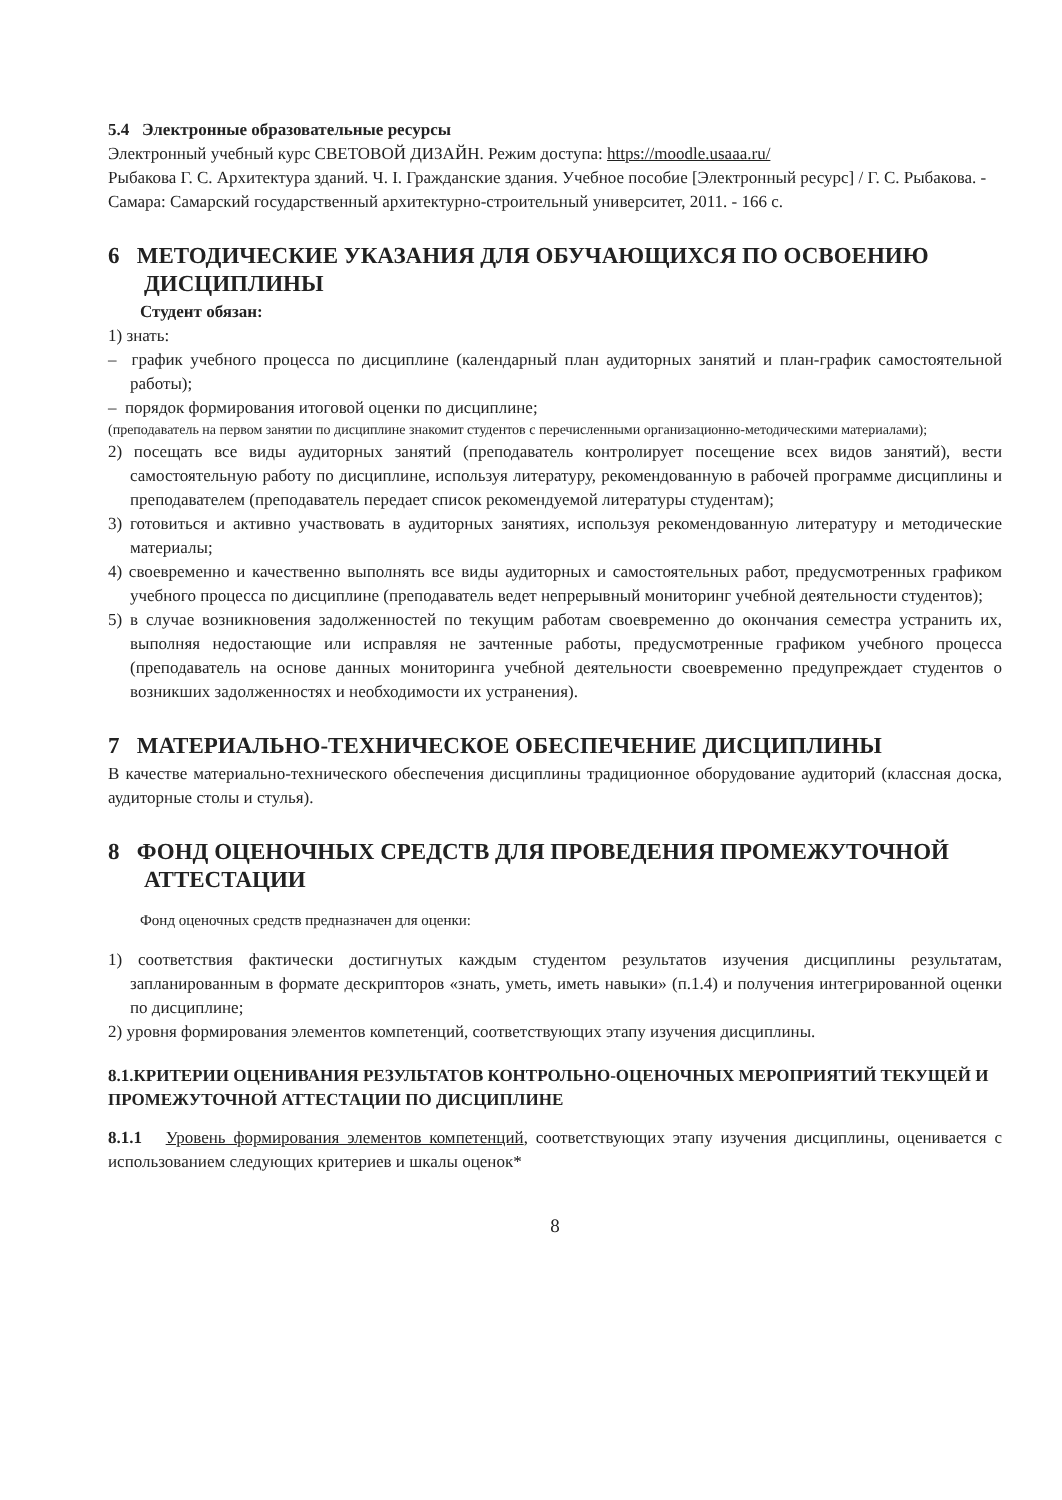5.4 Электронные образовательные ресурсы
Электронный учебный курс СВЕТОВОЙ ДИЗАЙН. Режим доступа: https://moodle.usaaa.ru/
Рыбакова Г. С. Архитектура зданий. Ч. I. Гражданские здания. Учебное пособие [Электронный ресурс] / Г. С. Рыбакова. - Самара: Самарский государственный архитектурно-строительный университет, 2011. - 166 с.
6 МЕТОДИЧЕСКИЕ УКАЗАНИЯ ДЛЯ ОБУЧАЮЩИХСЯ ПО ОСВОЕНИЮ ДИСЦИПЛИНЫ
Студент обязан:
1) знать:
– график учебного процесса по дисциплине (календарный план аудиторных занятий и план-график самостоятельной работы);
– порядок формирования итоговой оценки по дисциплине;
(преподаватель на первом занятии по дисциплине знакомит студентов с перечисленными организационно-методическими материалами);
2) посещать все виды аудиторных занятий (преподаватель контролирует посещение всех видов занятий), вести самостоятельную работу по дисциплине, используя литературу, рекомендованную в рабочей программе дисциплины и преподавателем (преподаватель передает список рекомендуемой литературы студентам);
3) готовиться и активно участвовать в аудиторных занятиях, используя рекомендованную литературу и методические материалы;
4) своевременно и качественно выполнять все виды аудиторных и самостоятельных работ, предусмотренных графиком учебного процесса по дисциплине (преподаватель ведет непрерывный мониторинг учебной деятельности студентов);
5) в случае возникновения задолженностей по текущим работам своевременно до окончания семестра устранить их, выполняя недостающие или исправляя не зачтенные работы, предусмотренные графиком учебного процесса (преподаватель на основе данных мониторинга учебной деятельности своевременно предупреждает студентов о возникших задолженностях и необходимости их устранения).
7 МАТЕРИАЛЬНО-ТЕХНИЧЕСКОЕ ОБЕСПЕЧЕНИЕ ДИСЦИПЛИНЫ
В качестве материально-технического обеспечения дисциплины традиционное оборудование аудиторий (классная доска, аудиторные столы и стулья).
8 ФОНД ОЦЕНОЧНЫХ СРЕДСТВ ДЛЯ ПРОВЕДЕНИЯ ПРОМЕЖУТОЧНОЙ АТТЕСТАЦИИ
Фонд оценочных средств предназначен для оценки:
1) соответствия фактически достигнутых каждым студентом результатов изучения дисциплины результатам, запланированным в формате дескрипторов «знать, уметь, иметь навыки» (п.1.4) и получения интегрированной оценки по дисциплине;
2) уровня формирования элементов компетенций, соответствующих этапу изучения дисциплины.
8.1.КРИТЕРИИ ОЦЕНИВАНИЯ РЕЗУЛЬТАТОВ КОНТРОЛЬНО-ОЦЕНОЧНЫХ МЕРОПРИЯТИЙ ТЕКУЩЕЙ И ПРОМЕЖУТОЧНОЙ АТТЕСТАЦИИ ПО ДИСЦИПЛИНЕ
8.1.1 Уровень формирования элементов компетенций, соответствующих этапу изучения дисциплины, оценивается с использованием следующих критериев и шкалы оценок*
8